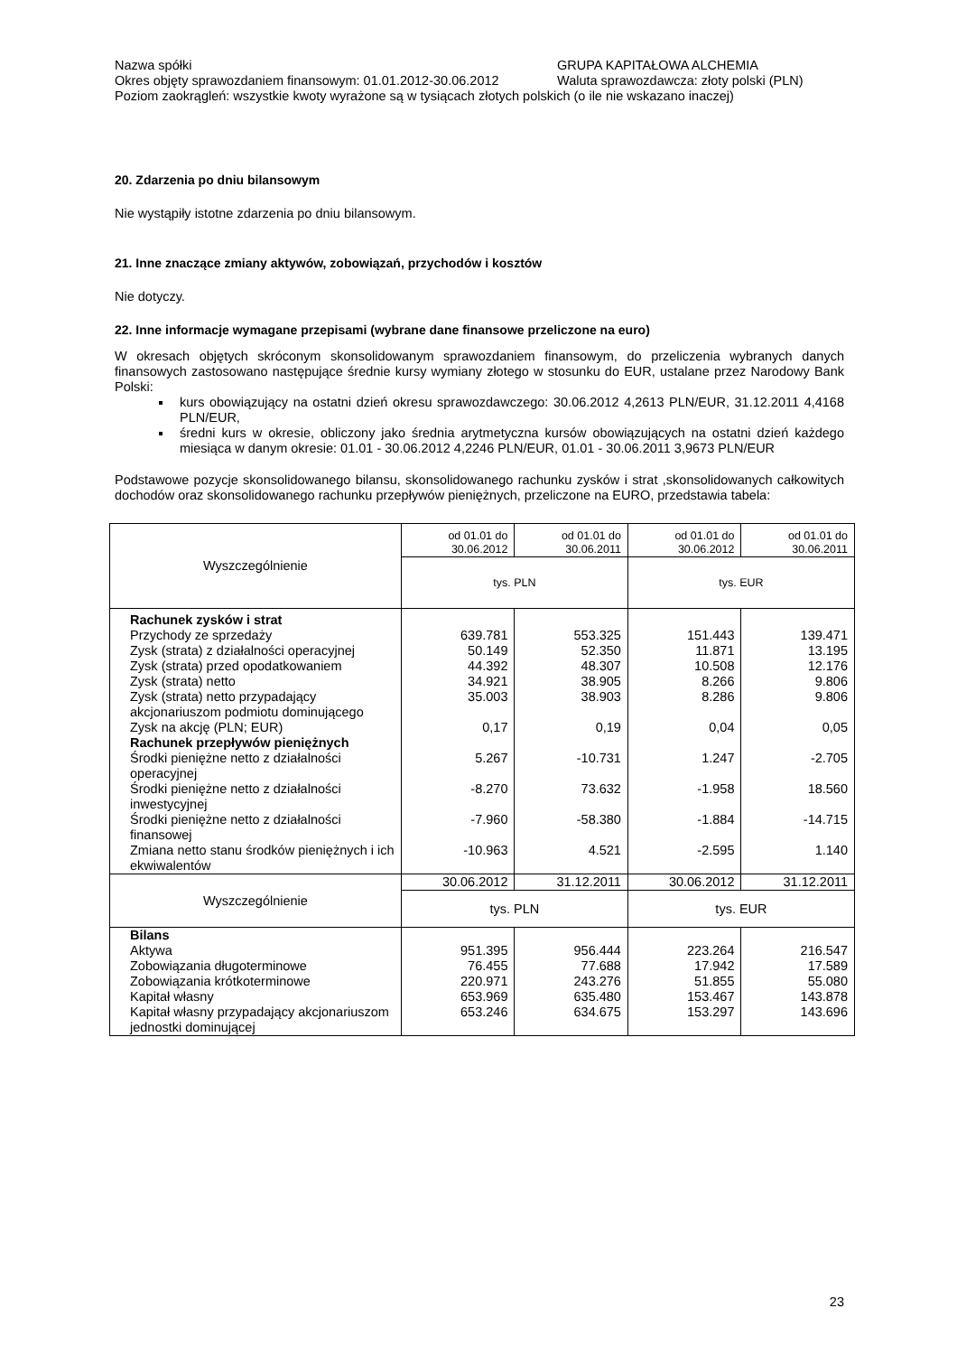Nazwa spółki GRUPA KAPITAŁOWA ALCHEMIA
Okres objęty sprawozdaniem finansowym: 01.01.2012-30.06.2012 Waluta sprawozdawcza: złoty polski (PLN)
Poziom zaokrągleń: wszystkie kwoty wyrażone są w tysiącach złotych polskich (o ile nie wskazano inaczej)
20. Zdarzenia po dniu bilansowym
Nie wystąpiły istotne zdarzenia po dniu bilansowym.
21. Inne znaczące zmiany aktywów, zobowiązań, przychodów i kosztów
Nie dotyczy.
22. Inne informacje wymagane przepisami (wybrane dane finansowe przeliczone na euro)
W okresach objętych skróconym skonsolidowanym sprawozdaniem finansowym, do przeliczenia wybranych danych finansowych zastosowano następujące średnie kursy wymiany złotego w stosunku do EUR, ustalane przez Narodowy Bank Polski:
kurs obowiązujący na ostatni dzień okresu sprawozdawczego: 30.06.2012 4,2613 PLN/EUR, 31.12.2011 4,4168 PLN/EUR,
średni kurs w okresie, obliczony jako średnia arytmetyczna kursów obowiązujących na ostatni dzień każdego miesiąca w danym okresie: 01.01 - 30.06.2012 4,2246 PLN/EUR, 01.01 - 30.06.2011 3,9673 PLN/EUR
Podstawowe pozycje skonsolidowanego bilansu, skonsolidowanego rachunku zysków i strat ,skonsolidowanych całkowitych dochodów oraz skonsolidowanego rachunku przepływów pieniężnych, przeliczone na EURO, przedstawia tabela:
| Wyszczególnienie | od 01.01 do 30.06.2012 | od 01.01 do 30.06.2011 | od 01.01 do 30.06.2012 | od 01.01 do 30.06.2011 |
| | tys. PLN | | tys. EUR | |
| Rachunek zysków i strat | | | | |
| Przychody ze sprzedaży | 639.781 | 553.325 | 151.443 | 139.471 |
| Zysk (strata) z działalności operacyjnej | 50.149 | 52.350 | 11.871 | 13.195 |
| Zysk (strata) przed opodatkowaniem | 44.392 | 48.307 | 10.508 | 12.176 |
| Zysk (strata) netto | 34.921 | 38.905 | 8.266 | 9.806 |
| Zysk (strata) netto przypadający akcjonariuszom podmiotu dominującego | 35.003 | 38.903 | 8.286 | 9.806 |
| Zysk na akcję (PLN; EUR) | 0,17 | 0,19 | 0,04 | 0,05 |
| Rachunek przepływów pieniężnych | | | | |
| Środki pieniężne netto z działalności operacyjnej | 5.267 | -10.731 | 1.247 | -2.705 |
| Środki pieniężne netto z działalności inwestycyjnej | -8.270 | 73.632 | -1.958 | 18.560 |
| Środki pieniężne netto z działalności finansowej | -7.960 | -58.380 | -1.884 | -14.715 |
| Zmiana netto stanu środków pieniężnych i ich ekwiwalentów | -10.963 | 4.521 | -2.595 | 1.140 |
| Wyszczególnienie | 30.06.2012 | 31.12.2011 | 30.06.2012 | 31.12.2011 |
| | tys. PLN | | tys. EUR | |
| Bilans | | | | |
| Aktywa | 951.395 | 956.444 | 223.264 | 216.547 |
| Zobowiązania długoterminowe | 76.455 | 77.688 | 17.942 | 17.589 |
| Zobowiązania krótkoterminowe | 220.971 | 243.276 | 51.855 | 55.080 |
| Kapitał własny | 653.969 | 635.480 | 153.467 | 143.878 |
| Kapitał własny przypadający akcjonariuszom jednostki dominującej | 653.246 | 634.675 | 153.297 | 143.696 |
23